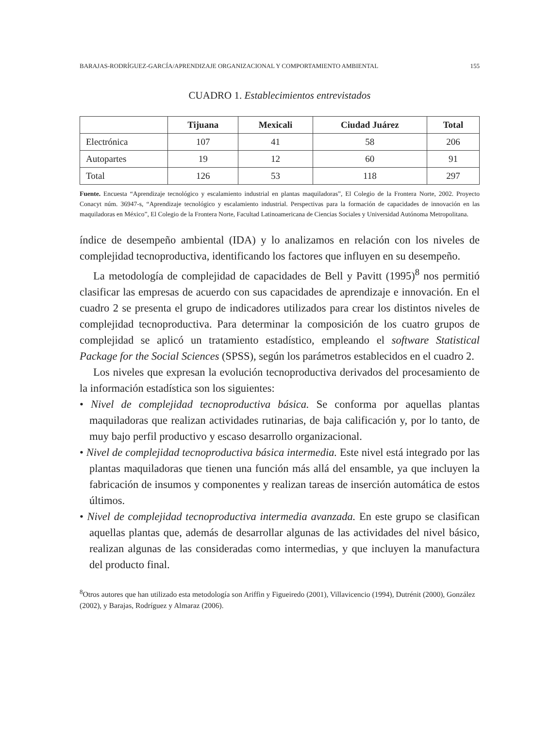BARAJAS-RODRÍGUEZ-GARCÍA/APRENDIZAJE ORGANIZACIONAL Y COMPORTAMIENTO AMBIENTAL 155
CUADRO 1. Establecimientos entrevistados
| | Tijuana | Mexicali | Ciudad Juárez | Total |
| --- | --- | --- | --- | --- |
| Electrónica | 107 | 41 | 58 | 206 |
| Autopartes | 19 | 12 | 60 | 91 |
| Total | 126 | 53 | 118 | 297 |
Fuente. Encuesta “Aprendizaje tecnológico y escalamiento industrial en plantas maquiladoras”, El Colegio de la Frontera Norte, 2002. Proyecto Conacyt núm. 36947-s, “Aprendizaje tecnológico y escalamiento industrial. Perspectivas para la formación de capacidades de innovación en las maquiladoras en México”, El Colegio de la Frontera Norte, Facultad Latinoamericana de Ciencias Sociales y Universidad Autónoma Metropolitana.
índice de desempeño ambiental (IDA) y lo analizamos en relación con los niveles de complejidad tecnoproductiva, identificando los factores que influyen en su desempeño.
La metodología de complejidad de capacidades de Bell y Pavitt (1995)<sup>8</sup> nos permitió clasificar las empresas de acuerdo con sus capacidades de aprendizaje e innovación. En el cuadro 2 se presenta el grupo de indicadores utilizados para crear los distintos niveles de complejidad tecnoproductiva. Para determinar la composición de los cuatro grupos de complejidad se aplicó un tratamiento estadístico, empleando el software Statistical Package for the Social Sciences (SPSS), según los parámetros establecidos en el cuadro 2.
Los niveles que expresan la evolución tecnoproductiva derivados del procesamiento de la información estadística son los siguientes:
• Nivel de complejidad tecnoproductiva básica. Se conforma por aquellas plantas maquiladoras que realizan actividades rutinarias, de baja calificación y, por lo tanto, de muy bajo perfil productivo y escaso desarrollo organizacional.
• Nivel de complejidad tecnoproductiva básica intermedia. Este nivel está integrado por las plantas maquiladoras que tienen una función más allá del ensamble, ya que incluyen la fabricación de insumos y componentes y realizan tareas de inserción automática de estos últimos.
• Nivel de complejidad tecnoproductiva intermedia avanzada. En este grupo se clasifican aquellas plantas que, además de desarrollar algunas de las actividades del nivel básico, realizan algunas de las consideradas como intermedias, y que incluyen la manufactura del producto final.
<sup>8</sup> Otros autores que han utilizado esta metodología son Ariffin y Figueiredo (2001), Villavicencio (1994), Dutrénit (2000), González (2002), y Barajas, Rodríguez y Almaraz (2006).